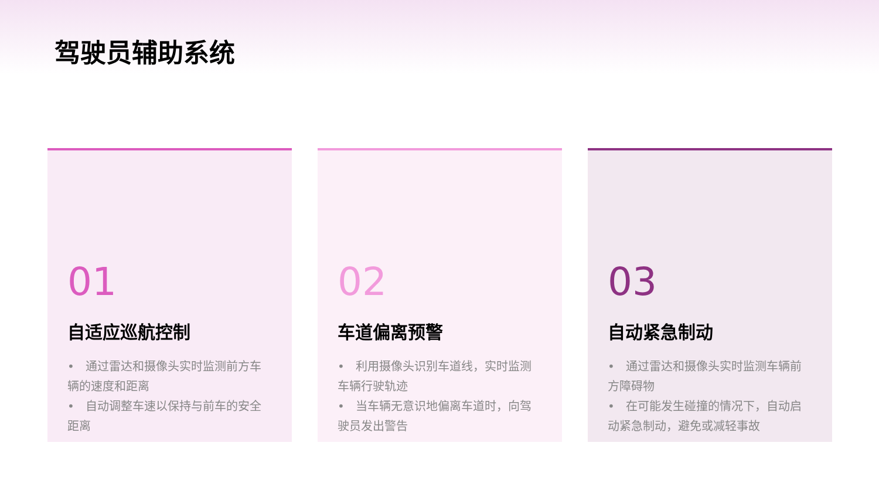驾驶员辅助系统
01
自适应巡航控制
• 通过雷达和摄像头实时监测前方车辆的速度和距离
• 自动调整车速以保持与前车的安全距离
02
车道偏离预警
• 利用摄像头识别车道线，实时监测车辆行驶轨迹
• 当车辆无意识地偏离车道时，向驾驶员发出警告
03
自动紧急制动
• 通过雷达和摄像头实时监测车辆前方障碍物
• 在可能发生碰撞的情况下，自动启动紧急制动，避免或减轻事故